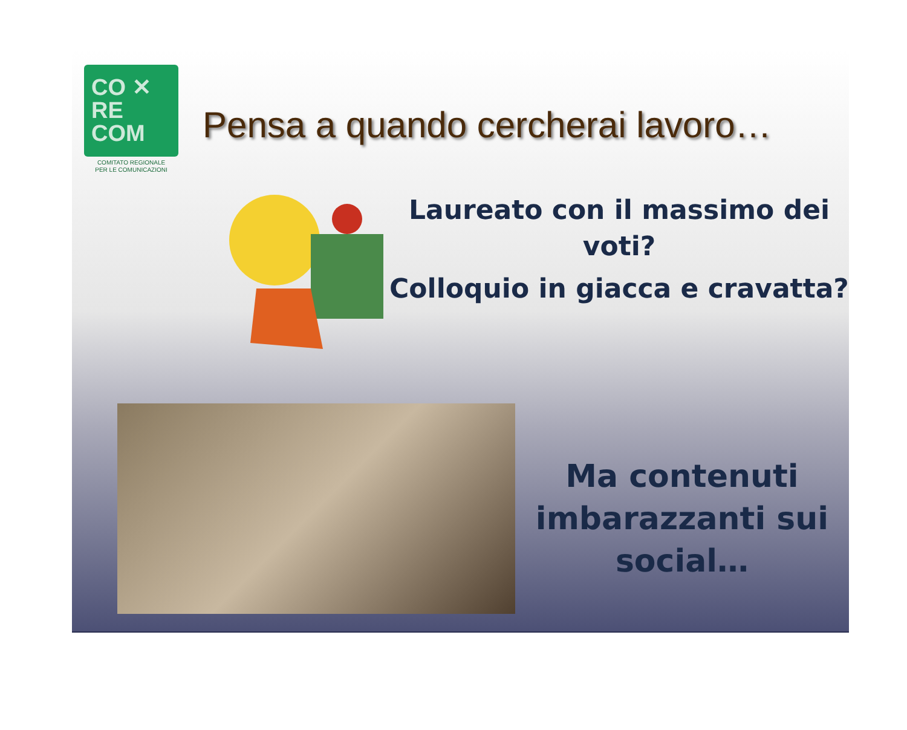CO ✕
RE
COM
COMITATO REGIONALE
PER LE COMUNICAZIONI
Pensa a quando cercherai lavoro…
Laureato con il massimo dei voti?
Colloquio in giacca e cravatta?
Ma contenuti imbarazzanti sui social…